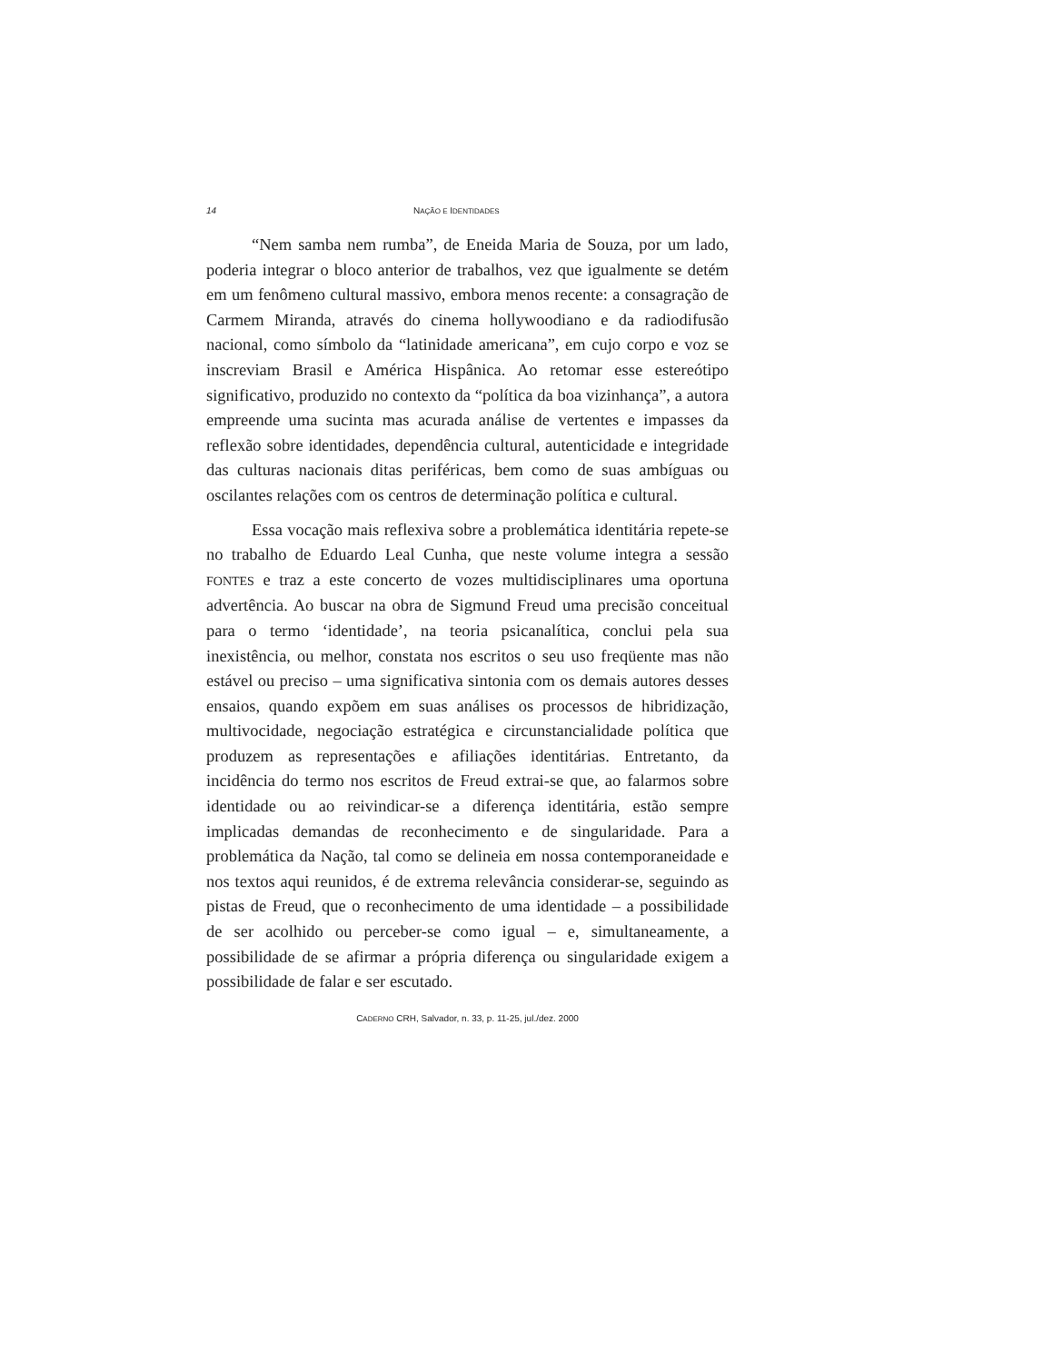14 NAÇÃO E IDENTIDADES
“Nem samba nem rumba”, de Eneida Maria de Souza, por um lado, poderia integrar o bloco anterior de trabalhos, vez que igualmente se detém em um fenômeno cultural massivo, embora menos recente: a consagração de Carmem Miranda, através do cinema hollywoodiano e da radiodifusão nacional, como símbolo da “latinidade americana”, em cujo corpo e voz se inscreviam Brasil e América Hispânica. Ao retomar esse estereótipo significativo, produzido no contexto da “política da boa vizinhança”, a autora empreende uma sucinta mas acurada análise de vertentes e impasses da reflexão sobre identidades, dependência cultural, autenticidade e integridade das culturas nacionais ditas periféricas, bem como de suas ambíguas ou oscilantes relações com os centros de determinação política e cultural.
Essa vocação mais reflexiva sobre a problemática identitária repete-se no trabalho de Eduardo Leal Cunha, que neste volume integra a sessão FONTES e traz a este concerto de vozes multidisciplinares uma oportuna advertência. Ao buscar na obra de Sigmund Freud uma precisão conceitual para o termo ‘identidade’, na teoria psicanalítica, conclui pela sua inexistência, ou melhor, constata nos escritos o seu uso freqüente mas não estável ou preciso – uma significativa sintonia com os demais autores desses ensaios, quando expõem em suas análises os processos de hibridização, multivocidade, negociação estratégica e circunstancialidade política que produzem as representações e afiliações identitárias. Entretanto, da incidência do termo nos escritos de Freud extrai-se que, ao falarmos sobre identidade ou ao reivindicar-se a diferença identitária, estão sempre implicadas demandas de reconhecimento e de singularidade. Para a problemática da Nação, tal como se delineia em nossa contemporaneidade e nos textos aqui reunidos, é de extrema relevância considerar-se, seguindo as pistas de Freud, que o reconhecimento de uma identidade – a possibilidade de ser acolhido ou perceber-se como igual – e, simultaneamente, a possibilidade de se afirmar a própria diferença ou singularidade exigem a possibilidade de falar e ser escutado.
CADERNO CRH, Salvador, n. 33, p. 11-25, jul./dez. 2000